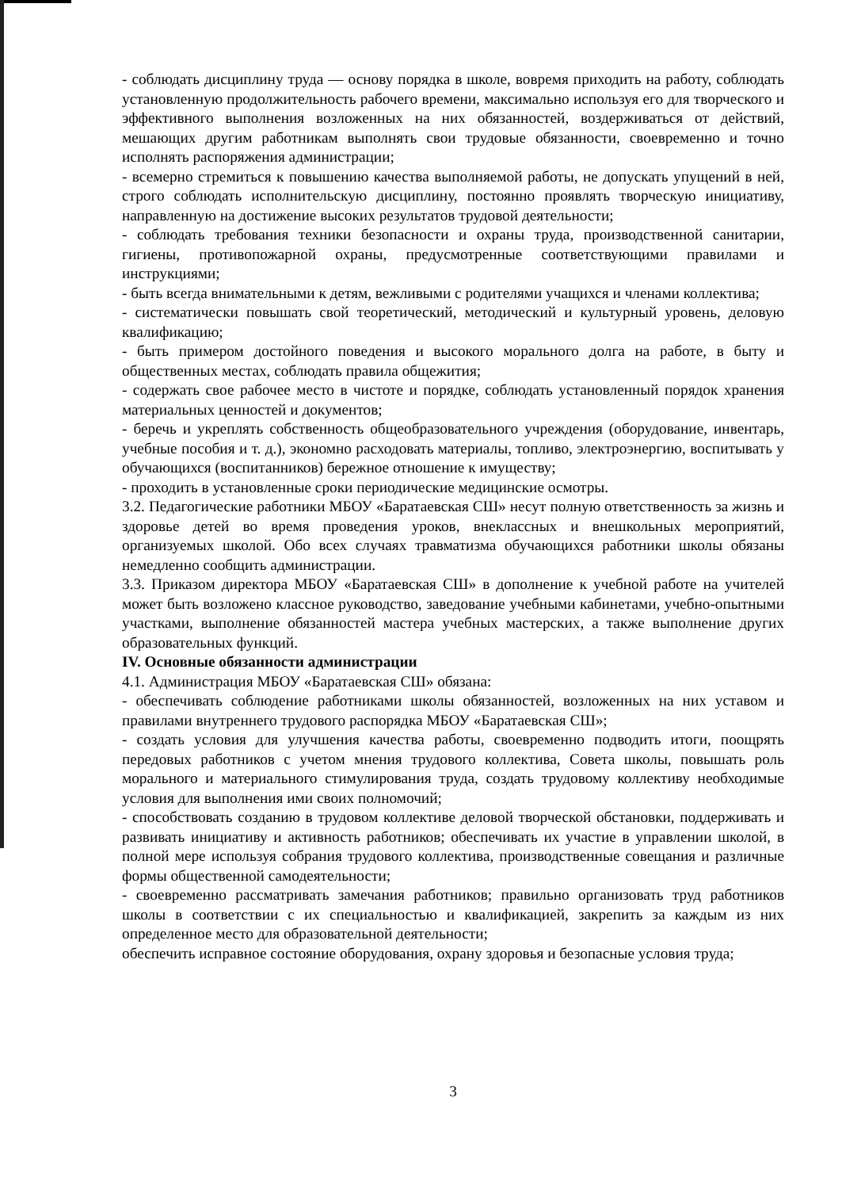- соблюдать дисциплину труда — основу порядка в школе, вовремя приходить на работу, соблюдать установленную продолжительность рабочего времени, максимально используя его для творческого и эффективного выполнения возложенных на них обязанностей, воздерживаться от действий, мешающих другим работникам выполнять свои трудовые обязанности, своевременно и точно исполнять распоряжения администрации;
- всемерно стремиться к повышению качества выполняемой работы, не допускать упущений в ней, строго соблюдать исполнительскую дисциплину, постоянно проявлять творческую инициативу, направленную на достижение высоких результатов трудовой деятельности;
- соблюдать требования техники безопасности и охраны труда, производственной санитарии, гигиены, противопожарной охраны, предусмотренные соответствующими правилами и инструкциями;
- быть всегда внимательными к детям, вежливыми с родителями учащихся и членами коллектива;
- систематически повышать свой теоретический, методический и культурный уровень, деловую квалификацию;
- быть примером достойного поведения и высокого морального долга на работе, в быту и общественных местах, соблюдать правила общежития;
- содержать свое рабочее место в чистоте и порядке, соблюдать установленный порядок хранения материальных ценностей и документов;
- беречь и укреплять собственность общеобразовательного учреждения (оборудование, инвентарь, учебные пособия и т. д.), экономно расходовать материалы, топливо, электроэнергию, воспитывать у обучающихся (воспитанников) бережное отношение к имуществу;
- проходить в установленные сроки периодические медицинские осмотры.
3.2. Педагогические работники МБОУ «Баратаевская СШ» несут полную ответственность за жизнь и здоровье детей во время проведения уроков, внеклассных и внешкольных мероприятий, организуемых школой. Обо всех случаях травматизма обучающихся работники школы обязаны немедленно сообщить администрации.
3.3. Приказом директора МБОУ «Баратаевская СШ» в дополнение к учебной работе на учителей может быть возложено классное руководство, заведование учебными кабинетами, учебно-опытными участками, выполнение обязанностей мастера учебных мастерских, а также выполнение других образовательных функций.
IV. Основные обязанности администрации
4.1. Администрация МБОУ «Баратаевская СШ» обязана:
- обеспечивать соблюдение работниками школы обязанностей, возложенных на них уставом и правилами внутреннего трудового распорядка МБОУ «Баратаевская СШ»;
- создать условия для улучшения качества работы, своевременно подводить итоги, поощрять передовых работников с учетом мнения трудового коллектива, Совета школы, повышать роль морального и материального стимулирования труда, создать трудовому коллективу необходимые условия для выполнения ими своих полномочий;
- способствовать созданию в трудовом коллективе деловой творческой обстановки, поддерживать и развивать инициативу и активность работников; обеспечивать их участие в управлении школой, в полной мере используя собрания трудового коллектива, производственные совещания и различные формы общественной самодеятельности;
- своевременно рассматривать замечания работников; правильно организовать труд работников школы в соответствии с их специальностью и квалификацией, закрепить за каждым из них определенное место для образовательной деятельности;
обеспечить исправное состояние оборудования, охрану здоровья и безопасные условия труда;
3